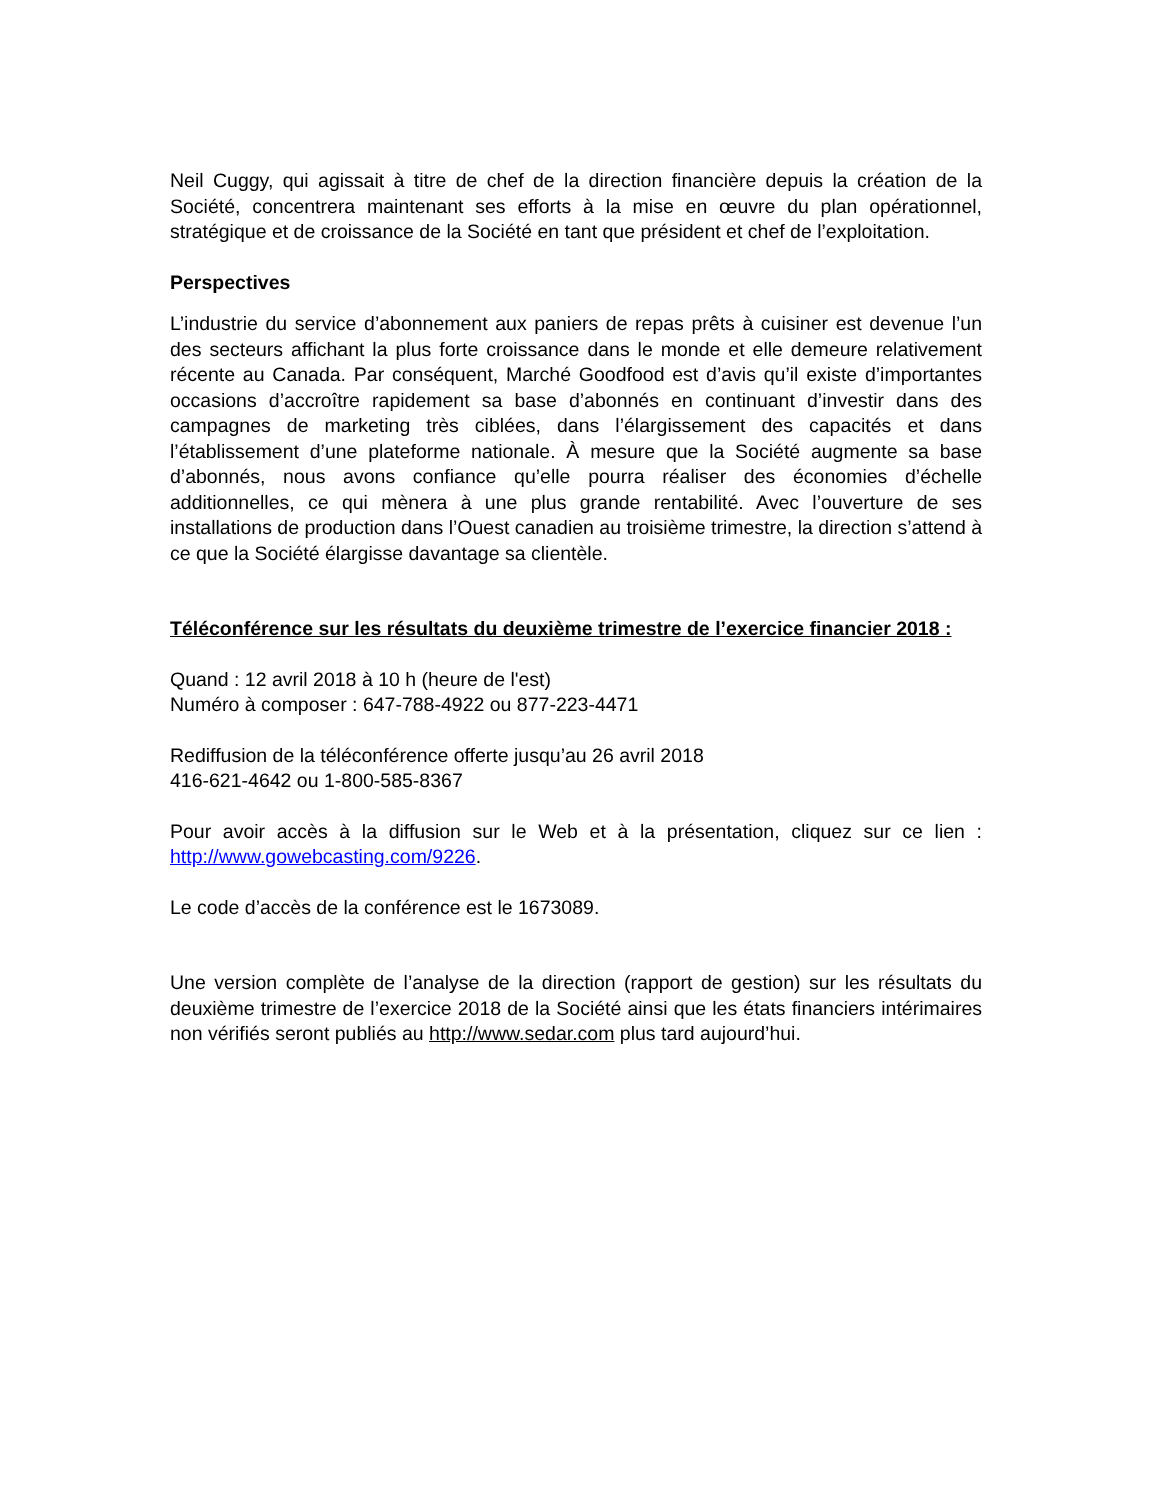Neil Cuggy, qui agissait à titre de chef de la direction financière depuis la création de la Société, concentrera maintenant ses efforts à la mise en œuvre du plan opérationnel, stratégique et de croissance de la Société en tant que président et chef de l’exploitation.
Perspectives
L’industrie du service d’abonnement aux paniers de repas prêts à cuisiner est devenue l’un des secteurs affichant la plus forte croissance dans le monde et elle demeure relativement récente au Canada. Par conséquent, Marché Goodfood est d’avis qu’il existe d’importantes occasions d’accroître rapidement sa base d’abonnés en continuant d’investir dans des campagnes de marketing très ciblées, dans l’élargissement des capacités et dans l’établissement d’une plateforme nationale. À mesure que la Société augmente sa base d’abonnés, nous avons confiance qu’elle pourra réaliser des économies d’échelle additionnelles, ce qui mènera à une plus grande rentabilité. Avec l’ouverture de ses installations de production dans l’Ouest canadien au troisième trimestre, la direction s’attend à ce que la Société élargisse davantage sa clientèle.
Téléconférence sur les résultats du deuxième trimestre de l’exercice financier 2018 :
Quand : 12 avril 2018 à 10 h (heure de l'est)
Numéro à composer : 647-788-4922 ou 877-223-4471
Rediffusion de la téléconférence offerte jusqu’au 26 avril 2018
416-621-4642 ou 1-800-585-8367
Pour avoir accès à la diffusion sur le Web et à la présentation, cliquez sur ce lien : http://www.gowebcasting.com/9226.
Le code d’accès de la conférence est le 1673089.
Une version complète de l’analyse de la direction (rapport de gestion) sur les résultats du deuxième trimestre de l’exercice 2018 de la Société ainsi que les états financiers intérimaires non vérifiés seront publiés au http://www.sedar.com plus tard aujourd’hui.